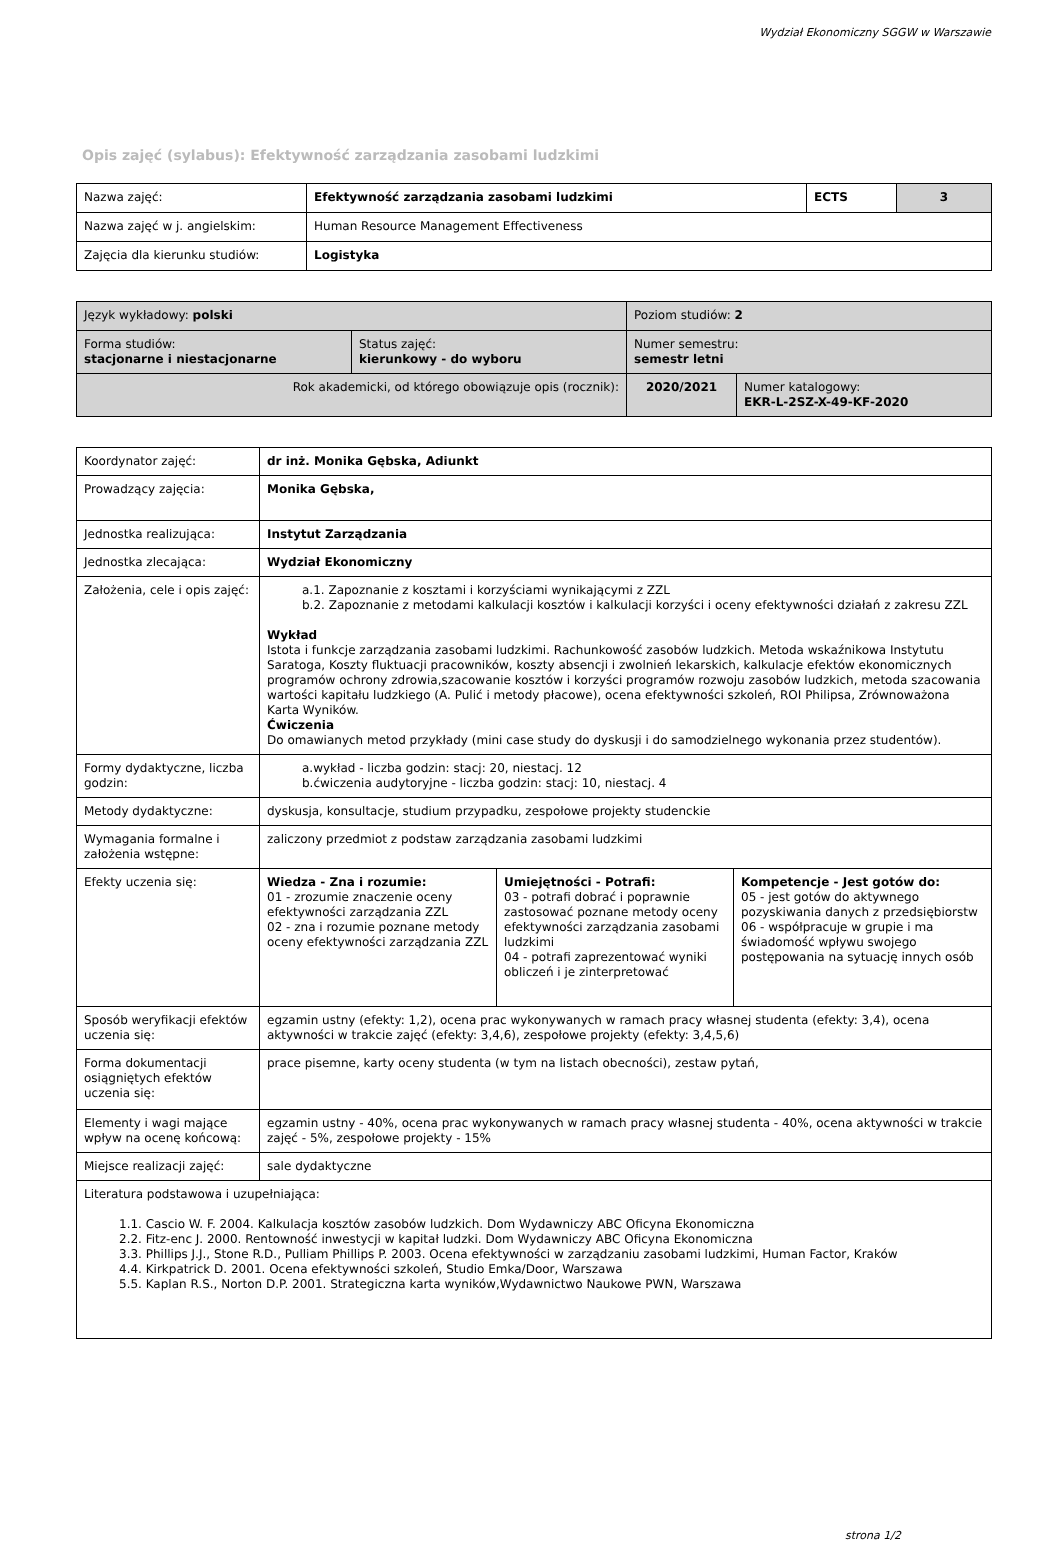Wydział Ekonomiczny SGGW w Warszawie
Opis zajęć (sylabus): Efektywność zarządzania zasobami ludzkimi
| Nazwa zajęć: | Efektywność zarządzania zasobami ludzkimi | ECTS | 3 |
| Nazwa zajęć w j. angielskim: | Human Resource Management Effectiveness | | |
| Zajęcia dla kierunku studiów: | Logistyka | | |
| Język wykładowy: polski | | Poziom studiów: 2 | |
| Forma studiów: stacjonarne i niestacjonarne | Status zajęć: kierunkowy - do wyboru | Numer semestru: semestr letni | |
| Rok akademicki, od którego obowiązuje opis (rocznik): | | 2020/2021 | Numer katalogowy: EKR-L-2SZ-X-49-KF-2020 |
| Koordynator zajęć: | dr inż. Monika Gębska, Adiunkt | | |
| Prowadzący zajęcia: | Monika Gębska, | | |
| Jednostka realizująca: | Instytut Zarządzania | | |
| Jednostka zlecająca: | Wydział Ekonomiczny | | |
| Założenia, cele i opis zajęć: | a.1. Zapoznanie z kosztami i korzyściami wynikającymi z ZZL b.2. Zapoznanie z metodami kalkulacji kosztów i kalkulacji korzyści i oceny efektywności działań z zakresu ZZL Wykład Istota i funkcje zarządzania zasobami ludzkimi. Rachunkowość zasobów ludzkich. Metoda wskaźnikowa Instytutu Saratoga, Koszty fluktuacji pracowników, koszty absencji i zwolnień lekarskich, kalkulacje efektów ekonomicznych programów ochrony zdrowia,szacowanie kosztów i korzyści programów rozwoju zasobów ludzkich, metoda szacowania wartości kapitału ludzkiego (A. Pulić i metody płacowe), ocena efektywności szkoleń, ROI Philipsa, Zrównoważona Karta Wyników. Ćwiczenia Do omawianych metod przykłady (mini case study do dyskusji i do samodzielnego wykonania przez studentów). | | |
| Formy dydaktyczne, liczba godzin: | a.wykład - liczba godzin: stacj: 20, niestacj. 12 b.ćwiczenia audytoryjne - liczba godzin: stacj: 10, niestacj. 4 | | |
| Metody dydaktyczne: | dyskusja, konsultacje, studium przypadku, zespołowe projekty studenckie | | |
| Wymagania formalne i założenia wstępne: | zaliczony przedmiot z podstaw zarządzania zasobami ludzkimi | | |
| Efekty uczenia się: | Wiedza - Zna i rozumie: 01 - zrozumie znaczenie oceny efektywności zarządzania ZZL 02 - zna i rozumie poznane metody oceny efektywności zarządzania ZZL | Umiejętności - Potrafi: 03 - potrafi dobrać i poprawnie zastosować poznane metody oceny efektywności zarządzania zasobami ludzkimi 04 - potrafi zaprezentować wyniki obliczeń i je zinterpretować | Kompetencje - Jest gotów do: 05 - jest gotów do aktywnego pozyskiwania danych z przedsiębiorstw 06 - współpracuje w grupie i ma świadomość wpływu swojego postępowania na sytuację innych osób |
| Sposób weryfikacji efektów uczenia się: | egzamin ustny (efekty: 1,2), ocena prac wykonywanych w ramach pracy własnej studenta (efekty: 3,4), ocena aktywności w trakcie zajęć (efekty: 3,4,6), zespołowe projekty (efekty: 3,4,5,6) | | |
| Forma dokumentacji osiągniętych efektów uczenia się: | prace pisemne, karty oceny studenta (w tym na listach obecności), zestaw pytań, | | |
| Elementy i wagi mające wpływ na ocenę końcową: | egzamin ustny - 40%, ocena prac wykonywanych w ramach pracy własnej studenta - 40%, ocena aktywności w trakcie zajęć - 5%, zespołowe projekty - 15% | | |
| Miejsce realizacji zajęć: | sale dydaktyczne | | |
| Literatura podstawowa i uzupełniająca: 1.1. Cascio W. F. 2004. Kalkulacja kosztów zasobów ludzkich. Dom Wydawniczy ABC Oficyna Ekonomiczna 2.2. Fitz-enc J. 2000. Rentowność inwestycji w kapitał ludzki. Dom Wydawniczy ABC Oficyna Ekonomiczna 3.3. Phillips J.J., Stone R.D., Pulliam Phillips P. 2003. Ocena efektywności w zarządzaniu zasobami ludzkimi, Human Factor, Kraków 4.4. Kirkpatrick D. 2001. Ocena efektywności szkoleń, Studio Emka/Door, Warszawa 5.5. Kaplan R.S., Norton D.P. 2001. Strategiczna karta wyników,Wydawnictwo Naukowe PWN, Warszawa | | | |
strona 1/2